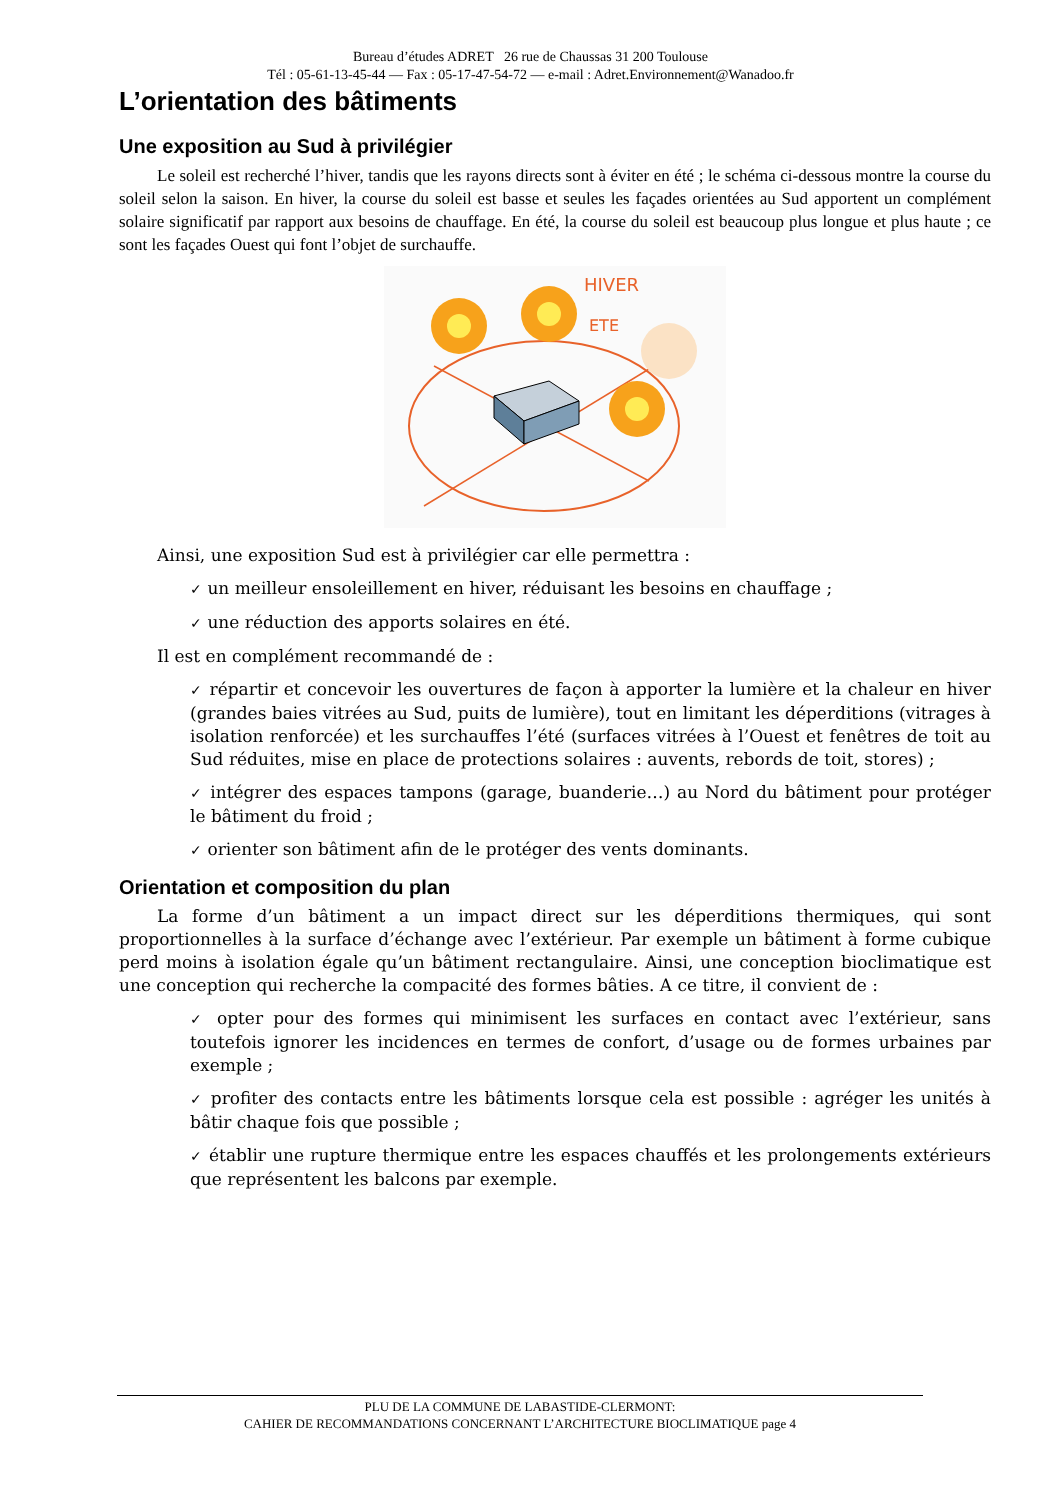Bureau d’études ADRET 26 rue de Chaussas 31 200 Toulouse
Tél : 05-61-13-45-44 — Fax : 05-17-47-54-72 — e-mail : Adret.Environnement@Wanadoo.fr
L’orientation des bâtiments
Une exposition au Sud à privilégier
Le soleil est recherché l’hiver, tandis que les rayons directs sont à éviter en été ; le schéma ci-dessous montre la course du soleil selon la saison. En hiver, la course du soleil est basse et seules les façades orientées au Sud apportent un complément solaire significatif par rapport aux besoins de chauffage. En été, la course du soleil est beaucoup plus longue et plus haute ; ce sont les façades Ouest qui font l’objet de surchauffe.
HIVER
ETE
Ainsi, une exposition Sud est à privilégier car elle permettra :
✓ un meilleur ensoleillement en hiver, réduisant les besoins en chauffage ;
✓ une réduction des apports solaires en été.
Il est en complément recommandé de :
✓ répartir et concevoir les ouvertures de façon à apporter la lumière et la chaleur en hiver (grandes baies vitrées au Sud, puits de lumière), tout en limitant les déperditions (vitrages à isolation renforcée) et les surchauffes l’été (surfaces vitrées à l’Ouest et fenêtres de toit au Sud réduites, mise en place de protections solaires : auvents, rebords de toit, stores) ;
✓ intégrer des espaces tampons (garage, buanderie…) au Nord du bâtiment pour protéger le bâtiment du froid ;
✓ orienter son bâtiment afin de le protéger des vents dominants.
Orientation et composition du plan
La forme d’un bâtiment a un impact direct sur les déperditions thermiques, qui sont proportionnelles à la surface d’échange avec l’extérieur. Par exemple un bâtiment à forme cubique perd moins à isolation égale qu’un bâtiment rectangulaire. Ainsi, une conception bioclimatique est une conception qui recherche la compacité des formes bâties. A ce titre, il convient de :
✓ opter pour des formes qui minimisent les surfaces en contact avec l’extérieur, sans toutefois ignorer les incidences en termes de confort, d’usage ou de formes urbaines par exemple ;
✓ profiter des contacts entre les bâtiments lorsque cela est possible : agréger les unités à bâtir chaque fois que possible ;
✓ établir une rupture thermique entre les espaces chauffés et les prolongements extérieurs que représentent les balcons par exemple.
PLU DE LA COMMUNE DE LABASTIDE-CLERMONT:
CAHIER DE RECOMMANDATIONS CONCERNANT L’ARCHITECTURE BIOCLIMATIQUE page 4